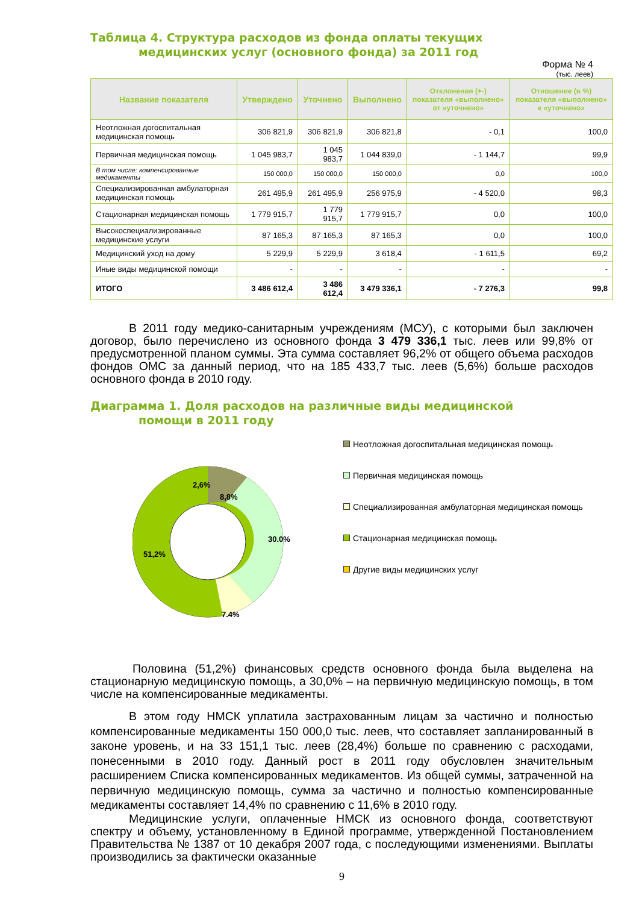Таблица 4. Структура расходов из фонда оплаты текущих
медицинских услуг (основного фонда) за 2011 год
Форма № 4
(тыс. леев)
| Название показателя | Утверждено | Уточнено | Выполнено | Отклонения (+-) показателя «выполнено» от «уточнено» | Отношение (в %) показателя «выполнено» к «уточнено» |
| --- | --- | --- | --- | --- | --- |
| Неотложная догоспитальная медицинская помощь | 306 821,9 | 306 821,9 | 306 821,8 | - 0,1 | 100,0 |
| Первичная медицинская помощь | 1 045 983,7 | 1 045 983,7 | 1 044 839,0 | - 1 144,7 | 99,9 |
| В том числе: компенсированные медикаменты | 150 000,0 | 150 000,0 | 150 000,0 | 0,0 | 100,0 |
| Специализированная амбулаторная медицинская помощь | 261 495,9 | 261 495,9 | 256 975,9 | - 4 520,0 | 98,3 |
| Стационарная медицинская помощь | 1 779 915,7 | 1 779 915,7 | 1 779 915,7 | 0,0 | 100,0 |
| Высокоспециализированные медицинские услуги | 87 165,3 | 87 165,3 | 87 165,3 | 0,0 | 100,0 |
| Медицинский уход на дому | 5 229,9 | 5 229,9 | 3 618,4 | - 1 611,5 | 69,2 |
| Иные виды медицинской помощи | - | - | - | - | - |
| ИТОГО | 3 486 612,4 | 3 486 612,4 | 3 479 336,1 | - 7 276,3 | 99,8 |
В 2011 году медико-санитарным учреждениям (МСУ), с которыми был заключен договор, было перечислено из основного фонда 3 479 336,1 тыс. леев или 99,8% от предусмотренной планом суммы. Эта сумма составляет 96,2% от общего объема расходов фондов ОМС за данный период, что на 185 433,7 тыс. леев (5,6%) больше расходов основного фонда в 2010 году.
Диаграмма 1. Доля расходов на различные виды медицинской
помощи в 2011 году
2,6%
8,8%
30.0%
7.4%
51,2%
Неотложная догоспитальная медицинская помощь
Первичная медицинская помощь
Специализированная амбулаторная медицинская помощь
Стационарная медицинская помощь
Другие виды медицинских услуг
Половина (51,2%) финансовых средств основного фонда была выделена на стационарную медицинскую помощь, а 30,0% – на первичную медицинскую помощь, в том числе на компенсированные медикаменты.
В этом году НМСК уплатила застрахованным лицам за частично и полностью компенсированные медикаменты 150 000,0 тыс. леев, что составляет запланированный в законе уровень, и на 33 151,1 тыс. леев (28,4%) больше по сравнению с расходами, понесенными в 2010 году. Данный рост в 2011 году обусловлен значительным расширением Списка компенсированных медикаментов. Из общей суммы, затраченной на первичную медицинскую помощь, сумма за частично и полностью компенсированные медикаменты составляет 14,4% по сравнению с 11,6% в 2010 году.
Медицинские услуги, оплаченные НМСК из основного фонда, соответствуют спектру и объему, установленному в Единой программе, утвержденной Постановлением Правительства № 1387 от 10 декабря 2007 года, с последующими изменениями. Выплаты производились за фактически оказанные
9